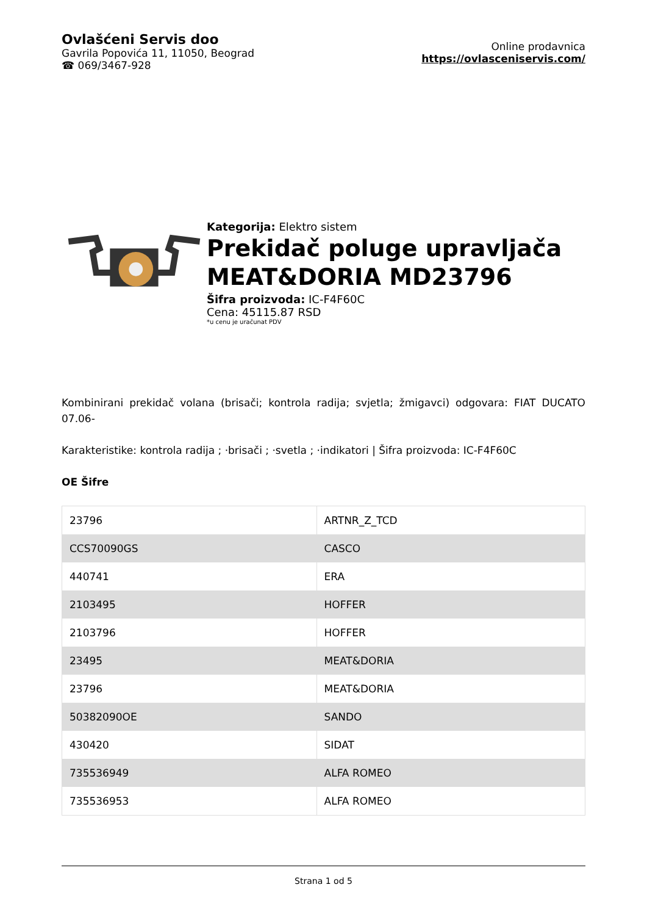Ovlašćeni Servis doo
Gavrila Popovića 11, 11050, Beograd
☎ 069/3467-928
Online prodavnica
https://ovlasceniservis.com/
Kategorija: Elektro sistem
Prekidač poluge upravljača MEAT&DORIA MD23796
Šifra proizvoda: IC-F4F60C
Cena: 45115.87 RSD
*u cenu je uračunat PDV
Kombinirani prekidač volana (brisači; kontrola radija; svjetla; žmigavci) odgovara: FIAT DUCATO 07.06-
Karakteristike: kontrola radija ; ·brisači ; ·svetla ; ·indikatori | Šifra proizvoda: IC-F4F60C
OE Šifre
| 23796 | ARTNR_Z_TCD |
| CCS70090GS | CASCO |
| 440741 | ERA |
| 2103495 | HOFFER |
| 2103796 | HOFFER |
| 23495 | MEAT&DORIA |
| 23796 | MEAT&DORIA |
| 50382090OE | SANDO |
| 430420 | SIDAT |
| 735536949 | ALFA ROMEO |
| 735536953 | ALFA ROMEO |
Strana 1 od 5